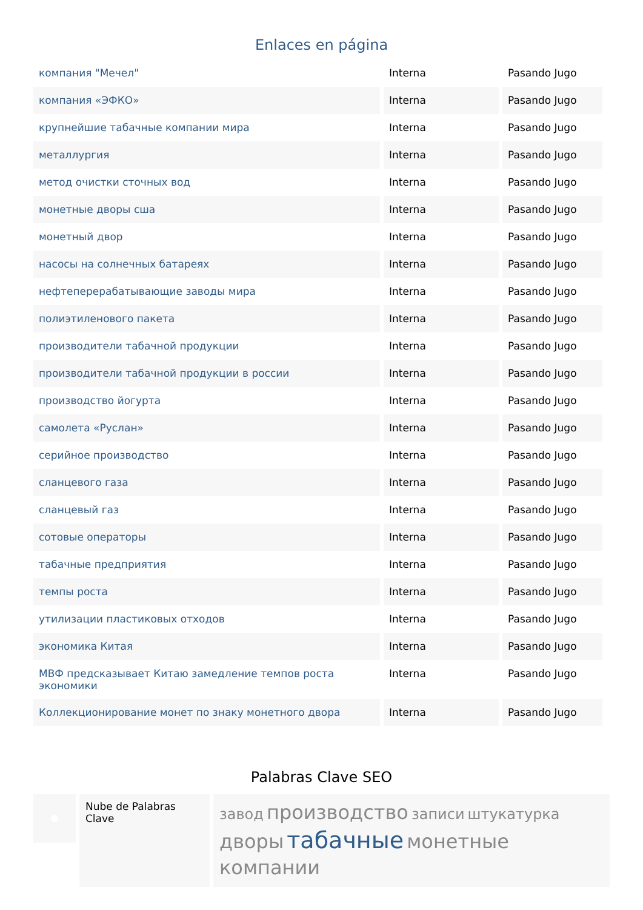Enlaces en página
| компания "Мечел" | Interna | Pasando Jugo |
| компания «ЭФКО» | Interna | Pasando Jugo |
| крупнейшие табачные компании мира | Interna | Pasando Jugo |
| металлургия | Interna | Pasando Jugo |
| метод очистки сточных вод | Interna | Pasando Jugo |
| монетные дворы сша | Interna | Pasando Jugo |
| монетный двор | Interna | Pasando Jugo |
| насосы на солнечных батареях | Interna | Pasando Jugo |
| нефтеперерабатывающие заводы мира | Interna | Pasando Jugo |
| полиэтиленового пакета | Interna | Pasando Jugo |
| производители табачной продукции | Interna | Pasando Jugo |
| производители табачной продукции в россии | Interna | Pasando Jugo |
| производство йогурта | Interna | Pasando Jugo |
| самолета «Руслан» | Interna | Pasando Jugo |
| серийное производство | Interna | Pasando Jugo |
| сланцевого газа | Interna | Pasando Jugo |
| сланцевый газ | Interna | Pasando Jugo |
| сотовые операторы | Interna | Pasando Jugo |
| табачные предприятия | Interna | Pasando Jugo |
| темпы роста | Interna | Pasando Jugo |
| утилизации пластиковых отходов | Interna | Pasando Jugo |
| экономика Китая | Interna | Pasando Jugo |
| МВФ предсказывает Китаю замедление темпов роста экономики | Interna | Pasando Jugo |
| Коллекционирование монет по знаку монетного двора | Interna | Pasando Jugo |
Palabras Clave SEO
Nube de Palabras Clave
завод производство записи штукатурка дворы табачные монетные компании